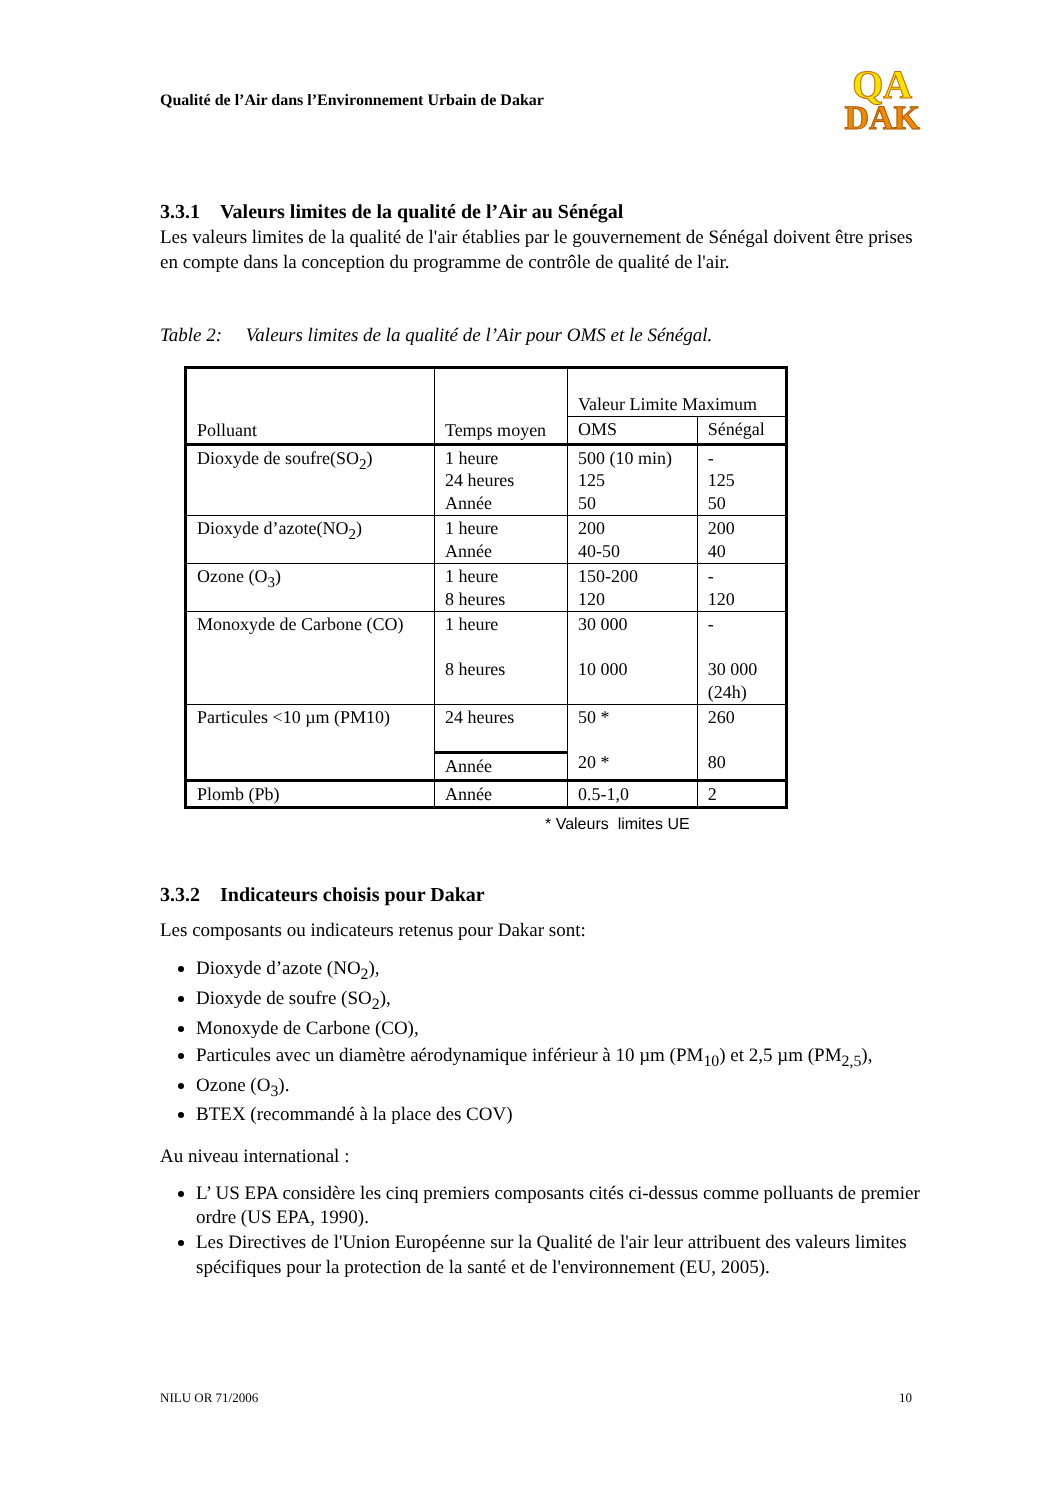Qualité de l’Air dans l’Environnement Urbain de Dakar
QA
DAK
3.3.1 Valeurs limites de la qualité de l’Air au Sénégal
Les valeurs limites de la qualité de l'air établies par le gouvernement de Sénégal doivent être prises en compte dans la conception du programme de contrôle de qualité de l'air.
Table 2: Valeurs limites de la qualité de l’Air pour OMS et le Sénégal.
| Polluant | Temps moyen | Valeur Limite Maximum | |
| | | OMS | Sénégal |
| Dioxyde de soufre(SO<sub>2</sub>) | 1 heure 24 heures Année | 500 (10 min) 125 50 | - 125 50 |
| Dioxyde d’azote(NO<sub>2</sub>) | 1 heure Année | 200 40-50 | 200 40 |
| Ozone (O<sub>3</sub>) | 1 heure 8 heures | 150-200 120 | - 120 |
| Monoxyde de Carbone (CO) | 1 heure 8 heures | 30 000 10 000 | - 30 000 (24h) |
| Particules <10 µm (PM10) | 24 heures | 50 * 20 * | 260 80 |
| | Année | | |
| Plomb (Pb) | Année | 0.5-1,0 | 2 |
* Valeurs limites UE
3.3.2 Indicateurs choisis pour Dakar
Les composants ou indicateurs retenus pour Dakar sont:
Dioxyde d’azote (NO<sub>2</sub>),
Dioxyde de soufre (SO<sub>2</sub>),
Monoxyde de Carbone (CO),
Particules avec un diamètre aérodynamique inférieur à 10 µm (PM<sub>10</sub>) et 2,5 µm (PM<sub>2,5</sub>),
Ozone (O<sub>3</sub>).
BTEX (recommandé à la place des COV)
Au niveau international :
L’ US EPA considère les cinq premiers composants cités ci-dessus comme polluants de premier ordre (US EPA, 1990).
Les Directives de l'Union Européenne sur la Qualité de l'air leur attribuent des valeurs limites spécifiques pour la protection de la santé et de l'environnement (EU, 2005).
NILU OR 71/2006 10